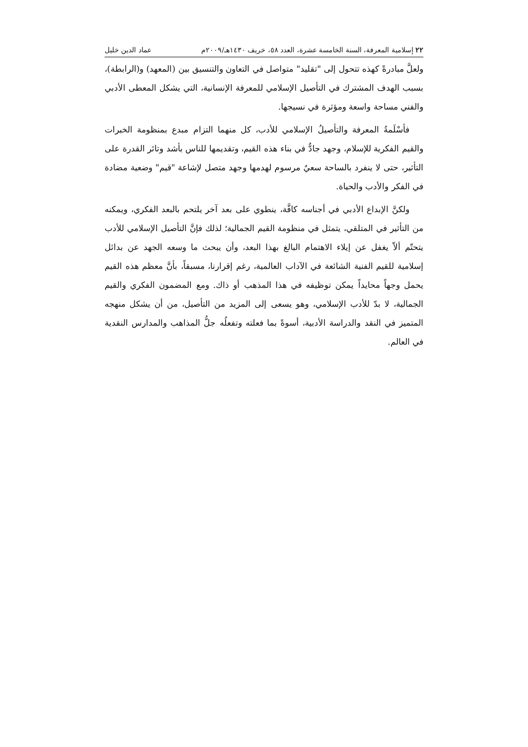٢٢ إسلامية المعرفة، السنة الخامسة عشرة، العدد ٥٨، خريف ١٤٣٠هـ/٢٠٠٩م عماد الدين خليل
ولعلَّ مبادرةً كهذه تتحول إلى "تقليد" متواصل في التعاون والتنسيق بين (المعهد) و(الرابطة)، بسبب الهدف المشترك في التأصيل الإسلامي للمعرفة الإنسانية، التي يشكل المعطى الأدبي والفني مساحة واسعة ومؤثرة في نسيجها.
فأسْلَمةُ المعرفة والتأصيلُ الإسلامي للأدب، كل منهما التزام مبدع بمنظومة الخبرات والقيم الفكرية للإسلام، وجهد جادٌّ في بناء هذه القيم، وتقديمها للناس بأشد وتائر القدرة على التأثير، حتى لا ينفرد بالساحة سعيٌ مرسوم لهدمها وجهد متصل لإشاعة "قيم" وضعية مضادة في الفكر والأدب والحياة.
ولكنَّ الإبداع الأدبي في أجناسه كافَّة، ينطوي على بعد آخر يلتحم بالبعد الفكري، ويمكنه من التأثير في المتلقي، يتمثل في منظومة القيم الجمالية؛ لذلك فإنَّ التأصيل الإسلامي للأدب يتحتّم ألاّ يغفل عن إيلاء الاهتمام البالغ بهذا البعد، وأن يبحث ما وسعه الجهد عن بدائل إسلامية للقيم الفنية الشائعة في الآداب العالمية، رغم إقرارنا، مسبقاً، بأنَّ معظم هذه القيم يحمل وجهاً محايداً يمكن توظيفه في هذا المذهب أو ذاك. ومع المضمون الفكري والقيم الجمالية، لا بدّ للأدب الإسلامي، وهو يسعى إلى المزيد من التأصيل، من أن يشكل منهجه المتميز في النقد والدراسة الأدبية، أسوةً بما فعلته وتفعلُه جلُّ المذاهب والمدارس النقدية في العالم.